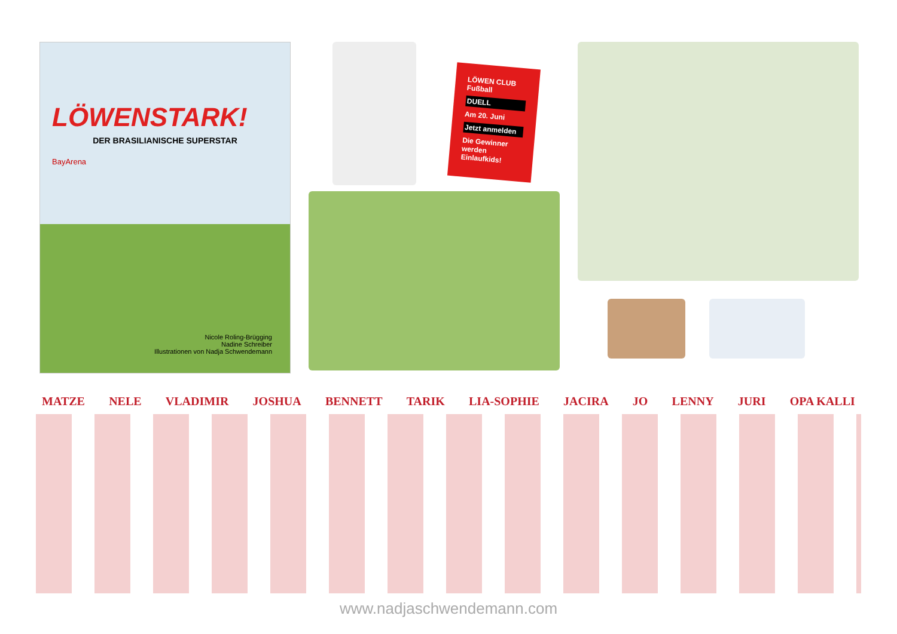LÖWENSTARK!
DER BRASILIANISCHE SUPERSTAR
BayArena
Nicole Roling-Brügging
Nadine Schreiber
Illustrationen von Nadja Schwendemann
LÖWEN CLUB
Fußball
DUELL
Am 20. Juni
Jetzt anmelden
Die Gewinner werden Einlaufkids!
MATZE NELE VLADIMIR JOSHUA BENNETT TARIK LIA-SOPHIE JACIRA JO LENNY JURI OPA KALLI
www.nadjaschwendemann.com